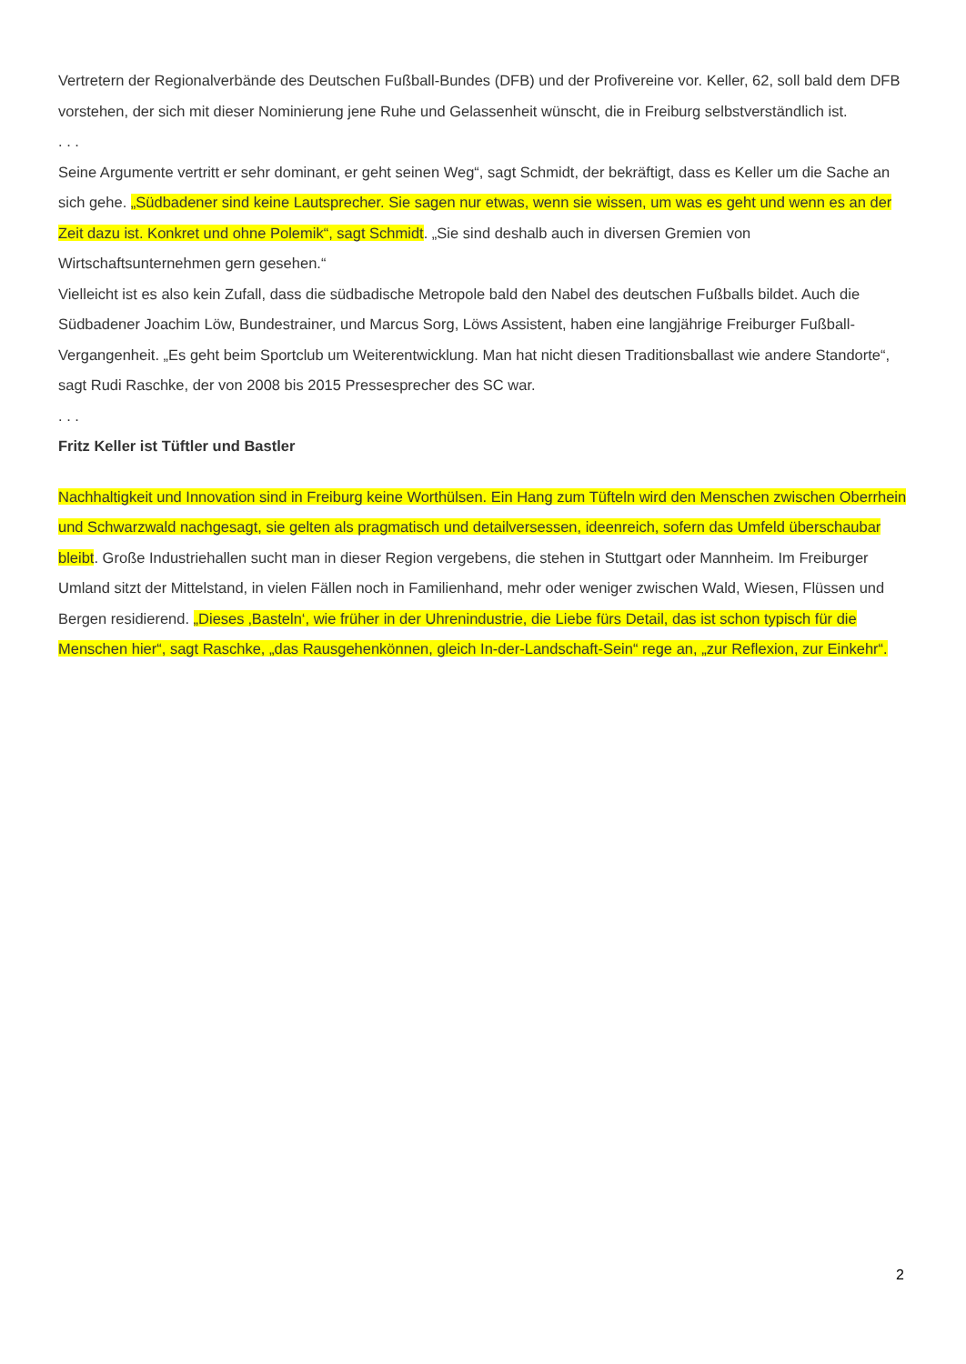Vertretern der Regionalverbände des Deutschen Fußball-Bundes (DFB) und der Profivereine vor. Keller, 62, soll bald dem DFB vorstehen, der sich mit dieser Nominierung jene Ruhe und Gelassenheit wünscht, die in Freiburg selbstverständlich ist.
. . .
Seine Argumente vertritt er sehr dominant, er geht seinen Weg“, sagt Schmidt, der bekräftigt, dass es Keller um die Sache an sich gehe. „Südbadener sind keine Lautsprecher. Sie sagen nur etwas, wenn sie wissen, um was es geht und wenn es an der Zeit dazu ist. Konkret und ohne Polemik“, sagt Schmidt. „Sie sind deshalb auch in diversen Gremien von Wirtschaftsunternehmen gern gesehen.“
Vielleicht ist es also kein Zufall, dass die südbadische Metropole bald den Nabel des deutschen Fußballs bildet. Auch die Südbadener Joachim Löw, Bundestrainer, und Marcus Sorg, Löws Assistent, haben eine langjährige Freiburger Fußball-Vergangenheit. „Es geht beim Sportclub um Weiterentwicklung. Man hat nicht diesen Traditionsballast wie andere Standorte“, sagt Rudi Raschke, der von 2008 bis 2015 Pressesprecher des SC war.
. . .
Fritz Keller ist Tüftler und Bastler
Nachhaltigkeit und Innovation sind in Freiburg keine Worthülsen. Ein Hang zum Tüfteln wird den Menschen zwischen Oberrhein und Schwarzwald nachgesagt, sie gelten als pragmatisch und detailversessen, ideenreich, sofern das Umfeld überschaubar bleibt. Große Industriehallen sucht man in dieser Region vergebens, die stehen in Stuttgart oder Mannheim. Im Freiburger Umland sitzt der Mittelstand, in vielen Fällen noch in Familienhand, mehr oder weniger zwischen Wald, Wiesen, Flüssen und Bergen residierend. „Dieses ‚Basteln‘, wie früher in der Uhrenindustrie, die Liebe fürs Detail, das ist schon typisch für die Menschen hier“, sagt Raschke, „das Rausgehenkönnen, gleich In-der-Landschaft-Sein“ rege an, „zur Reflexion, zur Einkehr“.
2